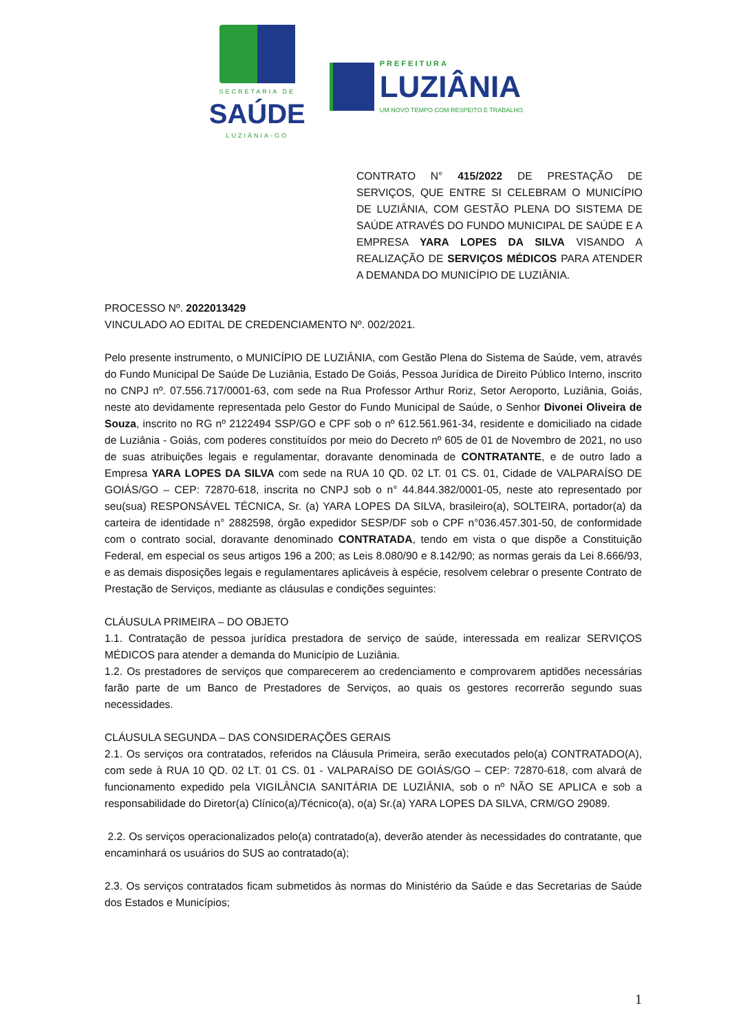SECRETARIA DE
SAÚDE
LUZIÂNIA-GO
PREFEITURA
LUZIÂNIA
UM NOVO TEMPO COM RESPEITO E TRABALHO.
CONTRATO N° 415/2022 DE PRESTAÇÃO DE SERVIÇOS, QUE ENTRE SI CELEBRAM O MUNICÍPIO DE LUZIÂNIA, COM GESTÃO PLENA DO SISTEMA DE SAÚDE ATRAVÉS DO FUNDO MUNICIPAL DE SAÚDE E A EMPRESA YARA LOPES DA SILVA VISANDO A REALIZAÇÃO DE SERVIÇOS MÉDICOS PARA ATENDER A DEMANDA DO MUNICÍPIO DE LUZIÂNIA.
PROCESSO Nº. 2022013429
VINCULADO AO EDITAL DE CREDENCIAMENTO Nº. 002/2021.
Pelo presente instrumento, o MUNICÍPIO DE LUZIÂNIA, com Gestão Plena do Sistema de Saúde, vem, através do Fundo Municipal De Saúde De Luziânia, Estado De Goiás, Pessoa Jurídica de Direito Público Interno, inscrito no CNPJ nº. 07.556.717/0001-63, com sede na Rua Professor Arthur Roriz, Setor Aeroporto, Luziânia, Goiás, neste ato devidamente representada pelo Gestor do Fundo Municipal de Saúde, o Senhor Divonei Oliveira de Souza, inscrito no RG nº 2122494 SSP/GO e CPF sob o nº 612.561.961-34, residente e domiciliado na cidade de Luziânia - Goiás, com poderes constituídos por meio do Decreto nº 605 de 01 de Novembro de 2021, no uso de suas atribuições legais e regulamentar, doravante denominada de CONTRATANTE, e de outro lado a Empresa YARA LOPES DA SILVA com sede na RUA 10 QD. 02 LT. 01 CS. 01, Cidade de VALPARAÍSO DE GOIÁS/GO – CEP: 72870-618, inscrita no CNPJ sob o n° 44.844.382/0001-05, neste ato representado por seu(sua) RESPONSÁVEL TÉCNICA, Sr. (a) YARA LOPES DA SILVA, brasileiro(a), SOLTEIRA, portador(a) da carteira de identidade n° 2882598, órgão expedidor SESP/DF sob o CPF n°036.457.301-50, de conformidade com o contrato social, doravante denominado CONTRATADA, tendo em vista o que dispõe a Constituição Federal, em especial os seus artigos 196 a 200; as Leis 8.080/90 e 8.142/90; as normas gerais da Lei 8.666/93, e as demais disposições legais e regulamentares aplicáveis à espécie, resolvem celebrar o presente Contrato de Prestação de Serviços, mediante as cláusulas e condições seguintes:
CLÁUSULA PRIMEIRA – DO OBJETO
1.1. Contratação de pessoa jurídica prestadora de serviço de saúde, interessada em realizar SERVIÇOS MÉDICOS para atender a demanda do Município de Luziânia.
1.2. Os prestadores de serviços que comparecerem ao credenciamento e comprovarem aptidões necessárias farão parte de um Banco de Prestadores de Serviços, ao quais os gestores recorrerão segundo suas necessidades.
CLÁUSULA SEGUNDA – DAS CONSIDERAÇÕES GERAIS
2.1. Os serviços ora contratados, referidos na Cláusula Primeira, serão executados pelo(a) CONTRATADO(A), com sede à RUA 10 QD. 02 LT. 01 CS. 01 - VALPARAÍSO DE GOIÁS/GO – CEP: 72870-618, com alvará de funcionamento expedido pela VIGILÂNCIA SANITÁRIA DE LUZIÂNIA, sob o nº NÃO SE APLICA e sob a responsabilidade do Diretor(a) Clínico(a)/Técnico(a), o(a) Sr.(a) YARA LOPES DA SILVA, CRM/GO 29089.
2.2. Os serviços operacionalizados pelo(a) contratado(a), deverão atender às necessidades do contratante, que encaminhará os usuários do SUS ao contratado(a);
2.3. Os serviços contratados ficam submetidos às normas do Ministério da Saúde e das Secretarias de Saúde dos Estados e Municípios;
1